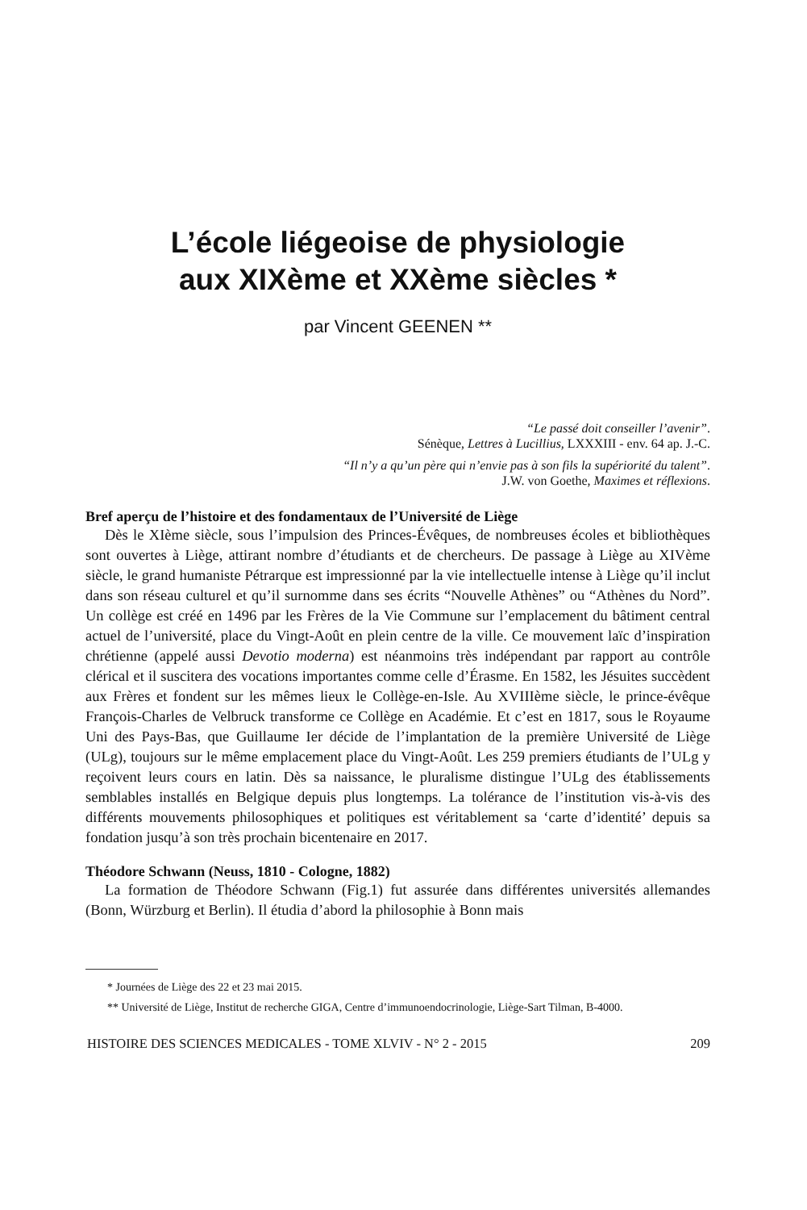L’école liégeoise de physiologie
aux XIXème et XXème siècles *
par Vincent GEENEN **
“Le passé doit conseiller l’avenir”.
Sénèque, Lettres à Lucillius, LXXXIII - env. 64 ap. J.-C.
“Il n’y a qu’un père qui n’envie pas à son fils la supériorité du talent”.
J.W. von Goethe, Maximes et réflexions.
Bref aperçu de l’histoire et des fondamentaux de l’Université de Liège
Dès le XIème siècle, sous l’impulsion des Princes-Évêques, de nombreuses écoles et bibliothèques sont ouvertes à Liège, attirant nombre d’étudiants et de chercheurs. De passage à Liège au XIVème siècle, le grand humaniste Pétrarque est impressionné par la vie intellectuelle intense à Liège qu’il inclut dans son réseau culturel et qu’il surnomme dans ses écrits “Nouvelle Athènes” ou “Athènes du Nord”. Un collège est créé en 1496 par les Frères de la Vie Commune sur l’emplacement du bâtiment central actuel de l’université, place du Vingt-Août en plein centre de la ville. Ce mouvement laïc d’inspiration chrétienne (appelé aussi Devotio moderna) est néanmoins très indépendant par rapport au contrôle clérical et il suscitera des vocations importantes comme celle d’Érasme. En 1582, les Jésuites succèdent aux Frères et fondent sur les mêmes lieux le Collège-en-Isle. Au XVIIIème siècle, le prince-évêque François-Charles de Velbruck transforme ce Collège en Académie. Et c’est en 1817, sous le Royaume Uni des Pays-Bas, que Guillaume Ier décide de l’implantation de la première Université de Liège (ULg), toujours sur le même emplacement place du Vingt-Août. Les 259 premiers étudiants de l’ULg y reçoivent leurs cours en latin. Dès sa naissance, le pluralisme distingue l’ULg des établissements semblables installés en Belgique depuis plus longtemps. La tolérance de l’institution vis-à-vis des différents mouvements philosophiques et politiques est véritablement sa ‘carte d’identité’ depuis sa fondation jusqu’à son très prochain bicentenaire en 2017.
Théodore Schwann (Neuss, 1810 - Cologne, 1882)
La formation de Théodore Schwann (Fig.1) fut assurée dans différentes universités allemandes (Bonn, Würzburg et Berlin). Il étudia d’abord la philosophie à Bonn mais
* Journées de Liège des 22 et 23 mai 2015.
** Université de Liège, Institut de recherche GIGA, Centre d’immunoendocrinologie, Liège-Sart Tilman, B-4000.
HISTOIRE DES SCIENCES MEDICALES - TOME XLVIV - N° 2 - 2015 209